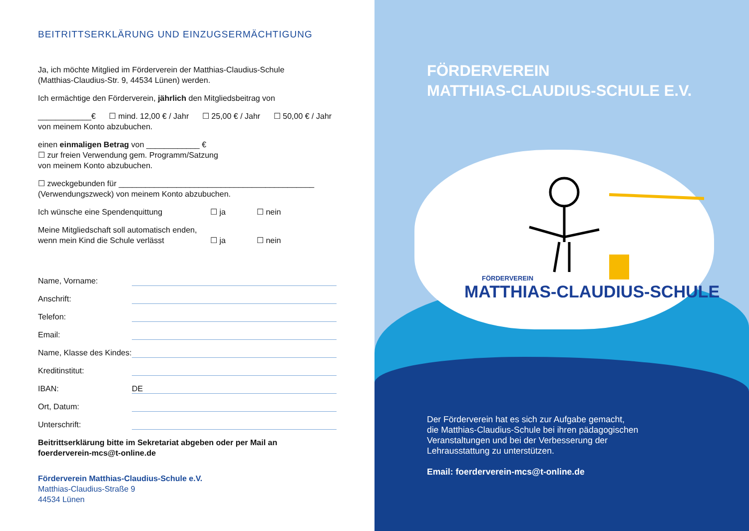BEITRITTSERKLÄRUNG UND EINZUGSERMÄCHTIGUNG
Ja, ich möchte Mitglied im Förderverein der Matthias-Claudius-Schule
(Matthias-Claudius-Str. 9, 44534 Lünen) werden.
Ich ermächtige den Förderverein, jährlich den Mitgliedsbeitrag von
____________€ ☐ mind. 12,00 € / Jahr ☐ 25,00 € / Jahr ☐ 50,00 € / Jahr
von meinem Konto abzubuchen.
einen einmaligen Betrag von ____________ €
☐ zur freien Verwendung gem. Programm/Satzung
von meinem Konto abzubuchen.
☐ zweckgebunden für ____________________________________________
(Verwendungszweck) von meinem Konto abzubuchen.
Ich wünsche eine Spendenquittung ☐ ja ☐ nein
Meine Mitgliedschaft soll automatisch enden,
wenn mein Kind die Schule verlässt ☐ ja ☐ nein
Name, Vorname:
Anschrift:
Telefon:
Email:
Name, Klasse des Kindes:
Kreditinstitut:
IBAN:
DE
Ort, Datum:
Unterschrift:
Beitrittserklärung bitte im Sekretariat abgeben oder per Mail an
foerderverein-mcs@t-online.de
Förderverein Matthias-Claudius-Schule e.V.
Matthias-Claudius-Straße 9
44534 Lünen
FÖRDERVEREIN
MATTHIAS-CLAUDIUS-SCHULE E.V.
FÖRDERVEREIN
MATTHIAS-CLAUDIUS-SCHULE
Der Förderverein hat es sich zur Aufgabe gemacht,
die Matthias-Claudius-Schule bei ihren pädagogischen
Veranstaltungen und bei der Verbesserung der
Lehrausstattung zu unterstützen.
Email: foerderverein-mcs@t-online.de